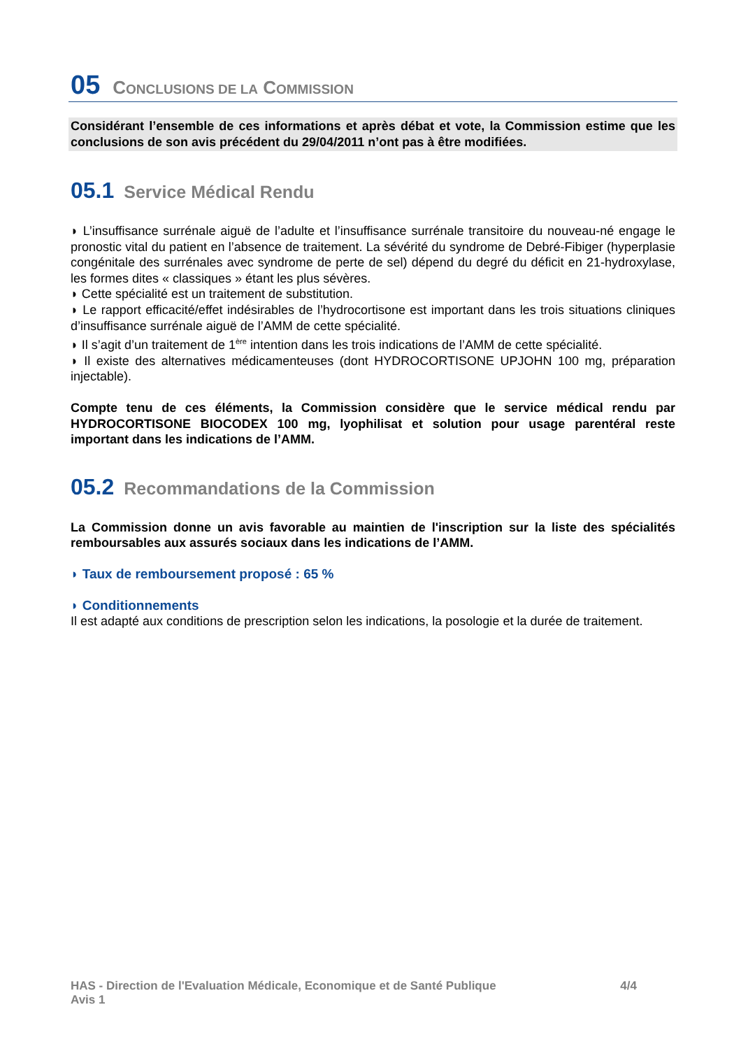05 CONCLUSIONS DE LA COMMISSION
Considérant l’ensemble de ces informations et après débat et vote, la Commission estime que les conclusions de son avis précédent du 29/04/2011 n’ont pas à être modifiées.
05.1 Service Médical Rendu
◗ L’insuffisance surrénale aiguë de l’adulte et l’insuffisance surrénale transitoire du nouveau-né engage le pronostic vital du patient en l’absence de traitement. La sévérité du syndrome de Debré-Fibiger (hyperplasie congénitale des surrénales avec syndrome de perte de sel) dépend du degré du déficit en 21-hydroxylase, les formes dites « classiques » étant les plus sévères.
◗ Cette spécialité est un traitement de substitution.
◗ Le rapport efficacité/effet indésirables de l’hydrocortisone est important dans les trois situations cliniques d’insuffisance surrénale aiguë de l’AMM de cette spécialité.
◗ Il s’agit d’un traitement de 1<sup>ère</sup> intention dans les trois indications de l’AMM de cette spécialité.
◗ Il existe des alternatives médicamenteuses (dont HYDROCORTISONE UPJOHN 100 mg, préparation injectable).
Compte tenu de ces éléments, la Commission considère que le service médical rendu par HYDROCORTISONE BIOCODEX 100 mg, lyophilisat et solution pour usage parentéral reste important dans les indications de l’AMM.
05.2 Recommandations de la Commission
La Commission donne un avis favorable au maintien de l'inscription sur la liste des spécialités remboursables aux assurés sociaux dans les indications de l’AMM.
◗ Taux de remboursement proposé : 65 %
◗ Conditionnements
Il est adapté aux conditions de prescription selon les indications, la posologie et la durée de traitement.
4/4 HAS - Direction de l'Evaluation Médicale, Economique et de Santé Publique
Avis 1